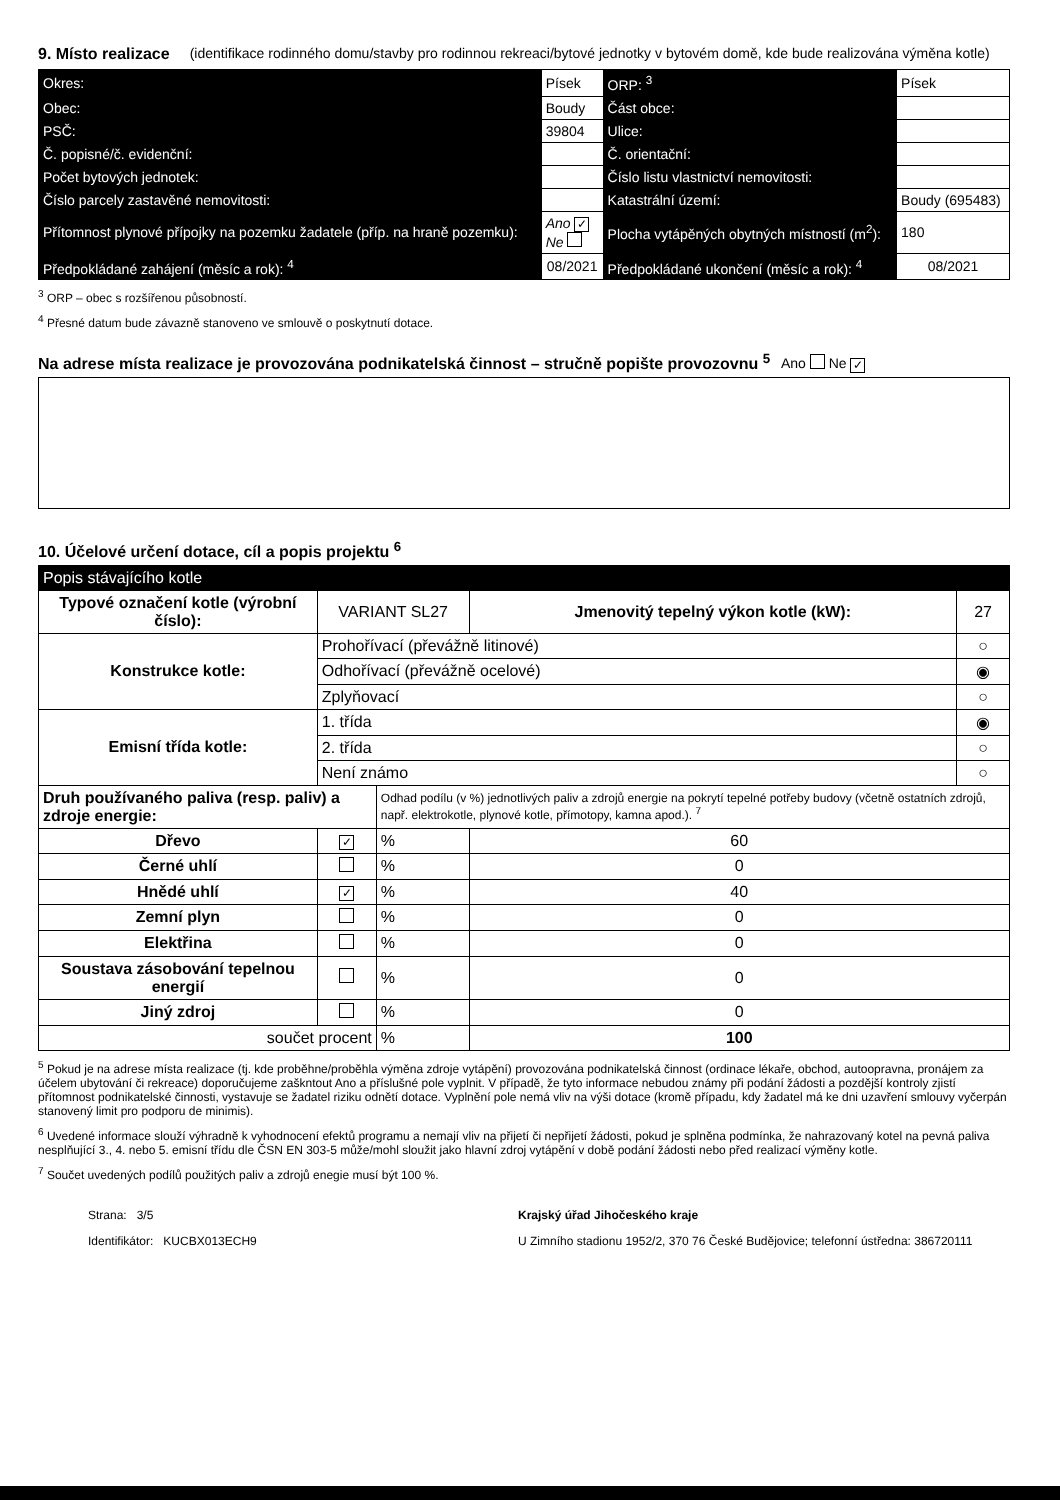9. Místo realizace (identifikace rodinného domu/stavby pro rodinnou rekreaci/bytové jednotky v bytovém domě, kde bude realizována výměna kotle)
| Okres: | Písek | ORP: <sup>3</sup> | Písek |
| Obec: | Boudy | Část obce: | |
| PSČ: | 39804 | Ulice: | |
| Č. popisné/č. evidenční: | | Č. orientační: | |
| Počet bytových jednotek: | | Číslo listu vlastnictví nemovitosti: | |
| Číslo parcely zastavěné nemovitosti: | | Katastrální území: | Boudy (695483) |
| Přítomnost plynové přípojky na pozemku žadatele (příp. na hraně pozemku): | Ano ✓ Ne | Plocha vytápěných obytných místností (m<sup>2</sup>): | 180 |
| Předpokládané zahájení (měsíc a rok): <sup>4</sup> | 08/2021 | Předpokládané ukončení (měsíc a rok): <sup>4</sup> | 08/2021 |
<sup>3</sup> ORP – obec s rozšířenou působností.
<sup>4</sup> Přesné datum bude závazně stanoveno ve smlouvě o poskytnutí dotace.
Na adrese místa realizace je provozována podnikatelská činnost – stručně popište provozovnu <sup>5</sup> Ano Ne ✓
10. Účelové určení dotace, cíl a popis projektu <sup>6</sup>
| Popis stávajícího kotle | | | | |
| Typové označení kotle (výrobní číslo): | VARIANT SL27 | | Jmenovitý tepelný výkon kotle (kW): | 27 |
| Konstrukce kotle: | Prohořívací (převážně litinové) | | | ○ |
| | Odhořívací (převážně ocelové) | | | ◉ |
| | Zplyňovací | | | ○ |
| Emisní třída kotle: | 1. třída | | | ◉ |
| | 2. třída | | | ○ |
| | Není známo | | | ○ |
| Druh používaného paliva (resp. paliv) a zdroje energie: | | Odhad podílu (v %) jednotlivých paliv a zdrojů energie na pokrytí tepelné potřeby budovy (včetně ostatních zdrojů, např. elektrokotle, plynové kotle, přímotopy, kamna apod.). <sup>7</sup> | | |
| Dřevo | ✓ | % | 60 | |
| Černé uhlí | | % | 0 | |
| Hnědé uhlí | ✓ | % | 40 | |
| Zemní plyn | | % | 0 | |
| Elektřina | | % | 0 | |
| Soustava zásobování tepelnou energií | | % | 0 | |
| Jiný zdroj | | % | 0 | |
| součet procent | | % | 100 | |
<sup>5</sup> Pokud je na adrese místa realizace (tj. kde proběhne/proběhla výměna zdroje vytápění) provozována podnikatelská činnost (ordinace lékaře, obchod, autoopravna, pronájem za účelem ubytování či rekreace) doporučujeme zaškntout Ano a příslušné pole vyplnit. V případě, že tyto informace nebudou známy při podání žádosti a pozdější kontroly zjistí přítomnost podnikatelské činnosti, vystavuje se žadatel riziku odnětí dotace. Vyplnění pole nemá vliv na výši dotace (kromě případu, kdy žadatel má ke dni uzavření smlouvy vyčerpán stanovený limit pro podporu de minimis).
<sup>6</sup> Uvedené informace slouží výhradně k vyhodnocení efektů programu a nemají vliv na přijetí či nepřijetí žádosti, pokud je splněna podmínka, že nahrazovaný kotel na pevná paliva nesplňující 3., 4. nebo 5. emisní třídu dle ČSN EN 303-5 může/mohl sloužit jako hlavní zdroj vytápění v době podání žádosti nebo před realizací výměny kotle.
<sup>7</sup> Součet uvedených podílů použitých paliv a zdrojů enegie musí být 100 %.
Strana: 3/5
Identifikátor: KUCBX013ECH9
Krajský úřad Jihočeského kraje
U Zimního stadionu 1952/2, 370 76 České Budějovice; telefonní ústředna: 386720111